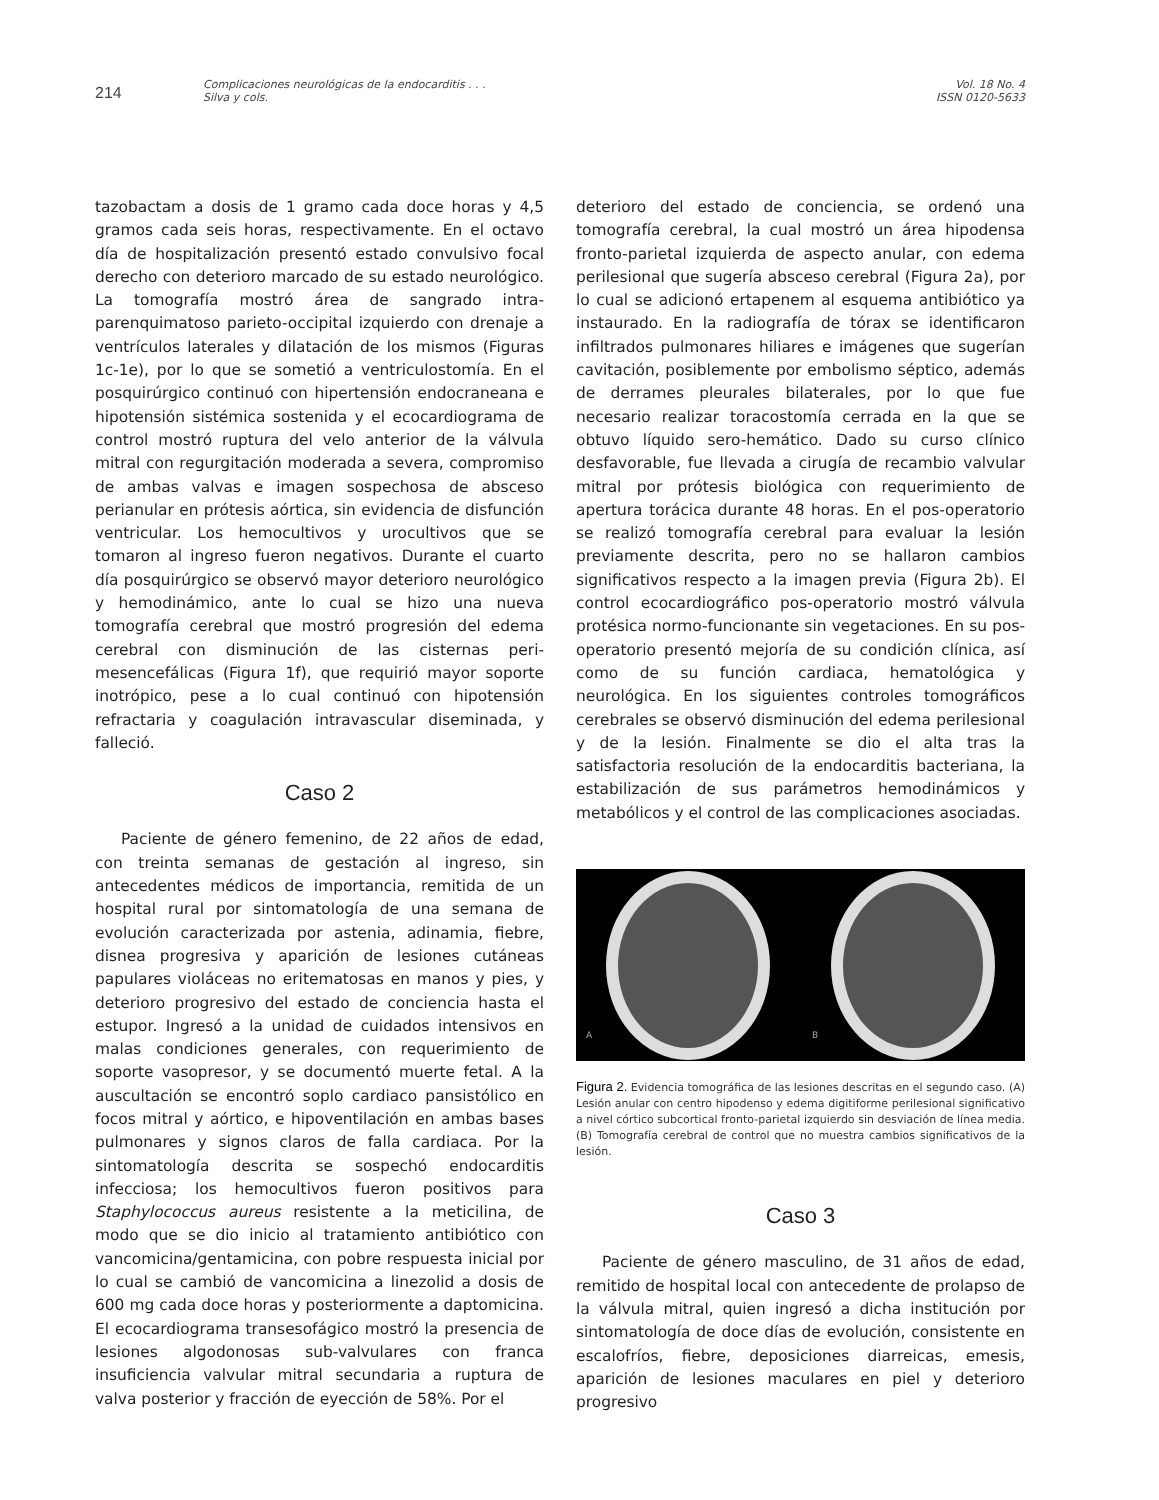214
Complicaciones neurológicas de la endocarditis . . .
Silva y cols.
Vol. 18 No. 4
ISSN 0120-5633
tazobactam a dosis de 1 gramo cada doce horas y 4,5 gramos cada seis horas, respectivamente. En el octavo día de hospitalización presentó estado convulsivo focal derecho con deterioro marcado de su estado neurológico. La tomografía mostró área de sangrado intra-parenquimatoso parieto-occipital izquierdo con drenaje a ventrículos laterales y dilatación de los mismos (Figuras 1c-1e), por lo que se sometió a ventriculostomía. En el posquirúrgico continuó con hipertensión endocraneana e hipotensión sistémica sostenida y el ecocardiograma de control mostró ruptura del velo anterior de la válvula mitral con regurgitación moderada a severa, compromiso de ambas valvas e imagen sospechosa de absceso perianular en prótesis aórtica, sin evidencia de disfunción ventricular. Los hemocultivos y urocultivos que se tomaron al ingreso fueron negativos. Durante el cuarto día posquirúrgico se observó mayor deterioro neurológico y hemodinámico, ante lo cual se hizo una nueva tomografía cerebral que mostró progresión del edema cerebral con disminución de las cisternas peri-mesencefálicas (Figura 1f), que requirió mayor soporte inotrópico, pese a lo cual continuó con hipotensión refractaria y coagulación intravascular diseminada, y falleció.
Caso 2
Paciente de género femenino, de 22 años de edad, con treinta semanas de gestación al ingreso, sin antecedentes médicos de importancia, remitida de un hospital rural por sintomatología de una semana de evolución caracterizada por astenia, adinamia, fiebre, disnea progresiva y aparición de lesiones cutáneas papulares violáceas no eritematosas en manos y pies, y deterioro progresivo del estado de conciencia hasta el estupor. Ingresó a la unidad de cuidados intensivos en malas condiciones generales, con requerimiento de soporte vasopresor, y se documentó muerte fetal. A la auscultación se encontró soplo cardiaco pansistólico en focos mitral y aórtico, e hipoventilación en ambas bases pulmonares y signos claros de falla cardiaca. Por la sintomatología descrita se sospechó endocarditis infecciosa; los hemocultivos fueron positivos para Staphylococcus aureus resistente a la meticilina, de modo que se dio inicio al tratamiento antibiótico con vancomicina/gentamicina, con pobre respuesta inicial por lo cual se cambió de vancomicina a linezolid a dosis de 600 mg cada doce horas y posteriormente a daptomicina. El ecocardiograma transesofágico mostró la presencia de lesiones algodonosas sub-valvulares con franca insuficiencia valvular mitral secundaria a ruptura de valva posterior y fracción de eyección de 58%. Por el
deterioro del estado de conciencia, se ordenó una tomografía cerebral, la cual mostró un área hipodensa fronto-parietal izquierda de aspecto anular, con edema perilesional que sugería absceso cerebral (Figura 2a), por lo cual se adicionó ertapenem al esquema antibiótico ya instaurado. En la radiografía de tórax se identificaron infiltrados pulmonares hiliares e imágenes que sugerían cavitación, posiblemente por embolismo séptico, además de derrames pleurales bilaterales, por lo que fue necesario realizar toracostomía cerrada en la que se obtuvo líquido sero-hemático. Dado su curso clínico desfavorable, fue llevada a cirugía de recambio valvular mitral por prótesis biológica con requerimiento de apertura torácica durante 48 horas. En el pos-operatorio se realizó tomografía cerebral para evaluar la lesión previamente descrita, pero no se hallaron cambios significativos respecto a la imagen previa (Figura 2b). El control ecocardiográfico pos-operatorio mostró válvula protésica normo-funcionante sin vegetaciones. En su pos-operatorio presentó mejoría de su condición clínica, así como de su función cardiaca, hematológica y neurológica. En los siguientes controles tomográficos cerebrales se observó disminución del edema perilesional y de la lesión. Finalmente se dio el alta tras la satisfactoria resolución de la endocarditis bacteriana, la estabilización de sus parámetros hemodinámicos y metabólicos y el control de las complicaciones asociadas.
A B
Figura 2. Evidencia tomográfica de las lesiones descritas en el segundo caso. (A) Lesión anular con centro hipodenso y edema digitiforme perilesional significativo a nivel córtico subcortical fronto-parietal izquierdo sin desviación de línea media. (B) Tomografía cerebral de control que no muestra cambios significativos de la lesión.
Caso 3
Paciente de género masculino, de 31 años de edad, remitido de hospital local con antecedente de prolapso de la válvula mitral, quien ingresó a dicha institución por sintomatología de doce días de evolución, consistente en escalofríos, fiebre, deposiciones diarreicas, emesis, aparición de lesiones maculares en piel y deterioro progresivo